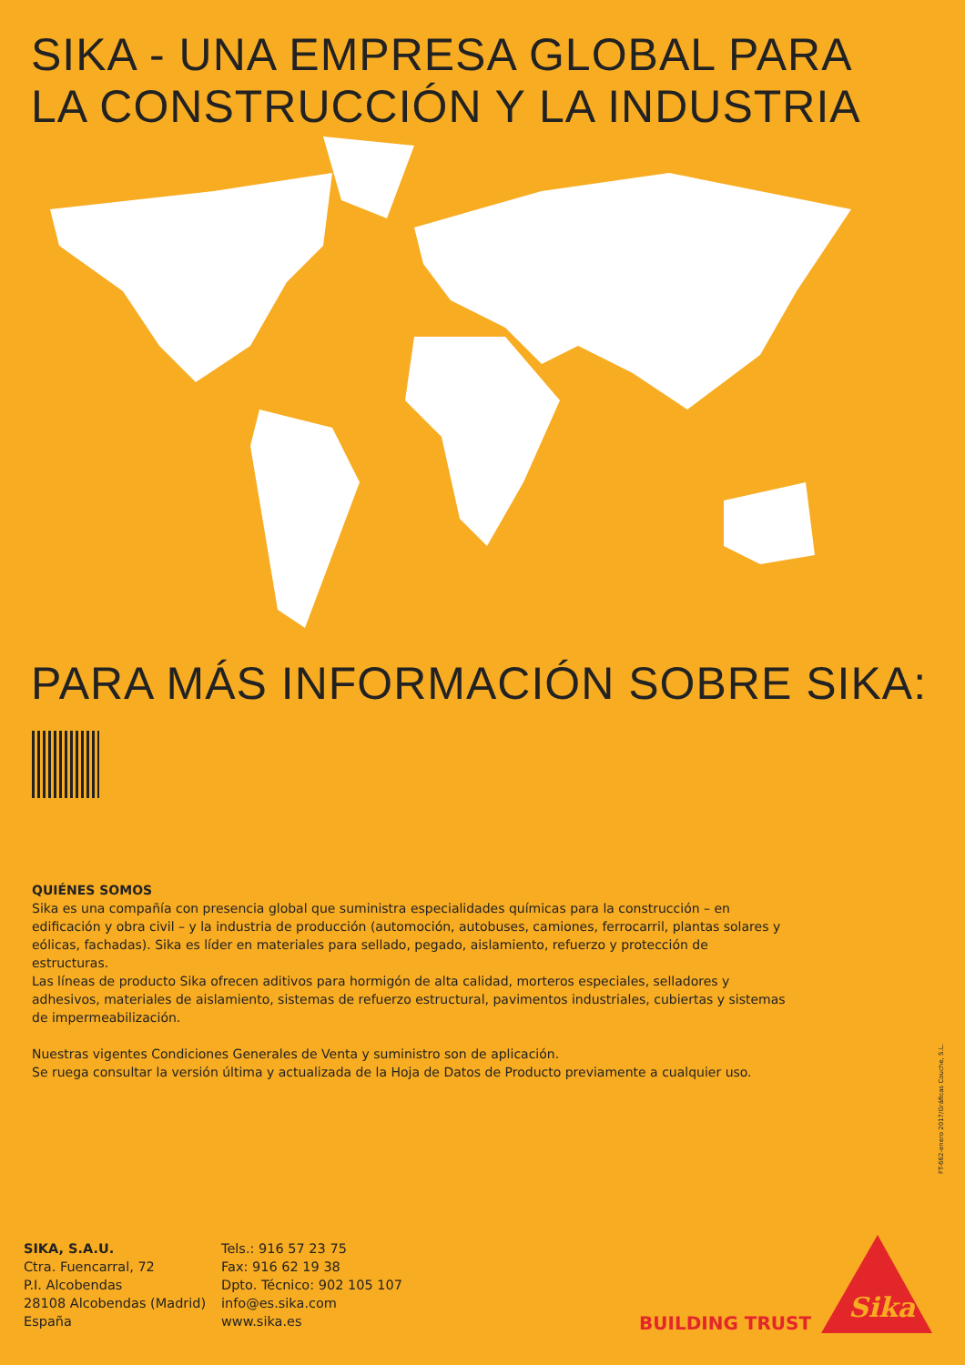SIKA - UNA EMPRESA GLOBAL PARA
LA CONSTRUCCIÓN Y LA INDUSTRIA
PARA MÁS INFORMACIÓN SOBRE SIKA:
QUIÉNES SOMOS
Sika es una compañía con presencia global que suministra especialidades químicas para la construcción – en edificación y obra civil – y la industria de producción (automoción, autobuses, camiones, ferrocarril, plantas solares y eólicas, fachadas). Sika es líder en materiales para sellado, pegado, aislamiento, refuerzo y protección de estructuras.
Las líneas de producto Sika ofrecen aditivos para hormigón de alta calidad, morteros especiales, selladores y adhesivos, materiales de aislamiento, sistemas de refuerzo estructural, pavimentos industriales, cubiertas y sistemas de impermeabilización.
Nuestras vigentes Condiciones Generales de Venta y suministro son de aplicación.
Se ruega consultar la versión última y actualizada de la Hoja de Datos de Producto previamente a cualquier uso.
FT-662-enero 2017/Gráficas Couche, S.L.
SIKA, S.A.U.
Ctra. Fuencarral, 72
P.I. Alcobendas
28108 Alcobendas (Madrid)
España
Tels.: 916 57 23 75
Fax: 916 62 19 38
Dpto. Técnico: 902 105 107
info@es.sika.com
www.sika.es
BUILDING TRUST
Sika